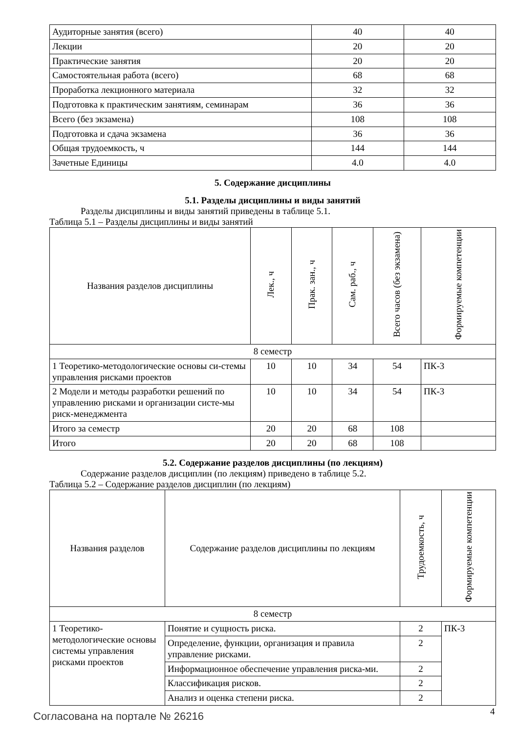| Аудиторные занятия (всего) | 40 | 40 |
| Лекции | 20 | 20 |
| Практические занятия | 20 | 20 |
| Самостоятельная работа (всего) | 68 | 68 |
| Проработка лекционного материала | 32 | 32 |
| Подготовка к практическим занятиям, семинарам | 36 | 36 |
| Всего (без экзамена) | 108 | 108 |
| Подготовка и сдача экзамена | 36 | 36 |
| Общая трудоемкость, ч | 144 | 144 |
| Зачетные Единицы | 4.0 | 4.0 |
5. Содержание дисциплины
5.1. Разделы дисциплины и виды занятий
Разделы дисциплины и виды занятий приведены в таблице 5.1.
Таблица 5.1 – Разделы дисциплины и виды занятий
| Названия разделов дисциплины | Лек., ч | Прак. зан., ч | Сам. раб., ч | Всего часов (без экзамена) | Формируемые компетенции |
| --- | --- | --- | --- | --- | --- |
| 8 семестр | | | | | |
| 1 Теоретико-методологические основы си-стемы управления рисками проектов | 10 | 10 | 34 | 54 | ПК-3 |
| 2 Модели и методы разработки решений по управлению рисками и организации систе-мы риск-менеджмента | 10 | 10 | 34 | 54 | ПК-3 |
| Итого за семестр | 20 | 20 | 68 | 108 | |
| Итого | 20 | 20 | 68 | 108 | |
5.2. Содержание разделов дисциплины (по лекциям)
Содержание разделов дисциплин (по лекциям) приведено в таблице 5.2.
Таблица 5.2 – Содержание разделов дисциплин (по лекциям)
| Названия разделов | Содержание разделов дисциплины по лекциям | Трудоемкость, ч | Формируемые компетенции |
| --- | --- | --- | --- |
| 8 семестр | | | |
| 1 Теоретико-методологические основы системы управления рисками проектов | Понятие и сущность риска. | 2 | ПК-3 |
| | Определение, функции, организация и правила управление рисками. | 2 | |
| | Информационное обеспечение управления риска-ми. | 2 | |
| | Классификация рисков. | 2 | |
| | Анализ и оценка степени риска. | 2 | |
Согласована на портале № 26216 4